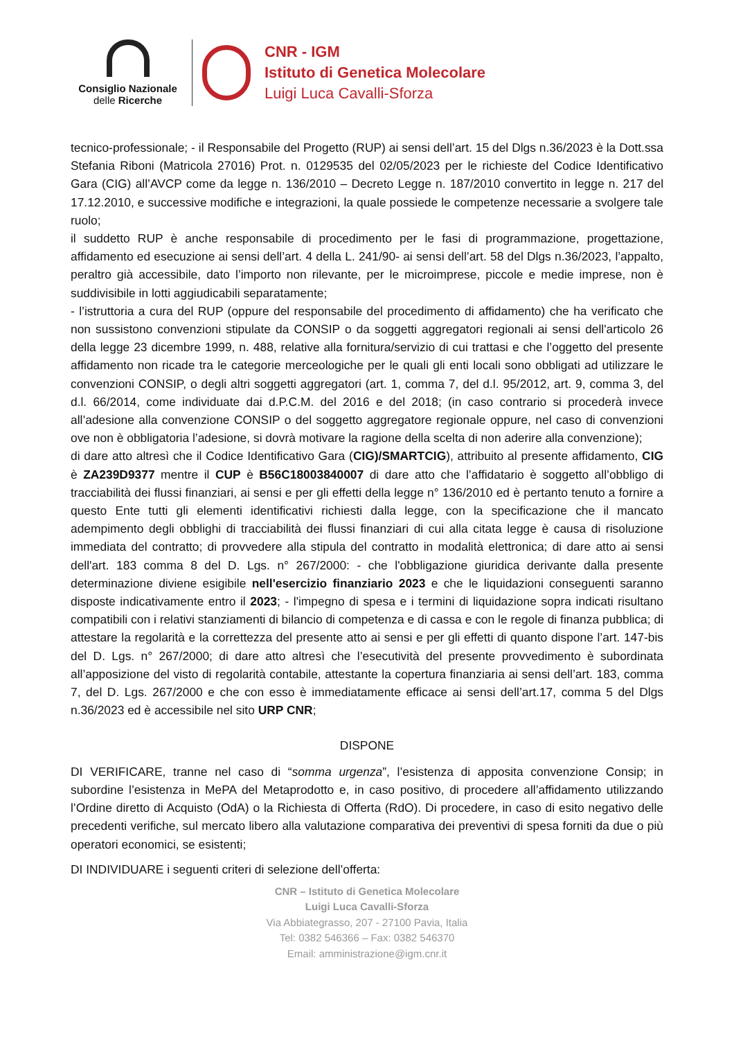Consiglio Nazionale
delle Ricerche
CNR - IGM
Istituto di Genetica Molecolare
Luigi Luca Cavalli-Sforza
tecnico-professionale; - il Responsabile del Progetto (RUP) ai sensi dell’art. 15 del Dlgs n.36/2023 è la Dott.ssa Stefania Riboni (Matricola 27016) Prot. n. 0129535 del 02/05/2023 per le richieste del Codice Identificativo Gara (CIG) all’AVCP come da legge n. 136/2010 – Decreto Legge n. 187/2010 convertito in legge n. 217 del 17.12.2010, e successive modifiche e integrazioni, la quale possiede le competenze necessarie a svolgere tale ruolo;
il suddetto RUP è anche responsabile di procedimento per le fasi di programmazione, progettazione, affidamento ed esecuzione ai sensi dell’art. 4 della L. 241/90- ai sensi dell’art. 58 del Dlgs n.36/2023, l’appalto, peraltro già accessibile, dato l’importo non rilevante, per le microimprese, piccole e medie imprese, non è suddivisibile in lotti aggiudicabili separatamente;
- l’istruttoria a cura del RUP (oppure del responsabile del procedimento di affidamento) che ha verificato che non sussistono convenzioni stipulate da CONSIP o da soggetti aggregatori regionali ai sensi dell'articolo 26 della legge 23 dicembre 1999, n. 488, relative alla fornitura/servizio di cui trattasi e che l’oggetto del presente affidamento non ricade tra le categorie merceologiche per le quali gli enti locali sono obbligati ad utilizzare le convenzioni CONSIP, o degli altri soggetti aggregatori (art. 1, comma 7, del d.l. 95/2012, art. 9, comma 3, del d.l. 66/2014, come individuate dai d.P.C.M. del 2016 e del 2018; (in caso contrario si procederà invece all’adesione alla convenzione CONSIP o del soggetto aggregatore regionale oppure, nel caso di convenzioni ove non è obbligatoria l’adesione, si dovrà motivare la ragione della scelta di non aderire alla convenzione);
di dare atto altresì che il Codice Identificativo Gara (CIG)/SMARTCIG), attribuito al presente affidamento, CIG è ZA239D9377 mentre il CUP è B56C18003840007 di dare atto che l’affidatario è soggetto all’obbligo di tracciabilità dei flussi finanziari, ai sensi e per gli effetti della legge n° 136/2010 ed è pertanto tenuto a fornire a questo Ente tutti gli elementi identificativi richiesti dalla legge, con la specificazione che il mancato adempimento degli obblighi di tracciabilità dei flussi finanziari di cui alla citata legge è causa di risoluzione immediata del contratto; di provvedere alla stipula del contratto in modalità elettronica; di dare atto ai sensi dell'art. 183 comma 8 del D. Lgs. n° 267/2000: - che l'obbligazione giuridica derivante dalla presente determinazione diviene esigibile nell'esercizio finanziario 2023 e che le liquidazioni conseguenti saranno disposte indicativamente entro il 2023; - l'impegno di spesa e i termini di liquidazione sopra indicati risultano compatibili con i relativi stanziamenti di bilancio di competenza e di cassa e con le regole di finanza pubblica; di attestare la regolarità e la correttezza del presente atto ai sensi e per gli effetti di quanto dispone l’art. 147-bis del D. Lgs. n° 267/2000; di dare atto altresì che l’esecutività del presente provvedimento è subordinata all’apposizione del visto di regolarità contabile, attestante la copertura finanziaria ai sensi dell’art. 183, comma 7, del D. Lgs. 267/2000 e che con esso è immediatamente efficace ai sensi dell’art.17, comma 5 del Dlgs n.36/2023 ed è accessibile nel sito URP CNR;
DISPONE
DI VERIFICARE, tranne nel caso di “somma urgenza”, l’esistenza di apposita convenzione Consip; in subordine l’esistenza in MePA del Metaprodotto e, in caso positivo, di procedere all’affidamento utilizzando l’Ordine diretto di Acquisto (OdA) o la Richiesta di Offerta (RdO). Di procedere, in caso di esito negativo delle precedenti verifiche, sul mercato libero alla valutazione comparativa dei preventivi di spesa forniti da due o più operatori economici, se esistenti;
DI INDIVIDUARE i seguenti criteri di selezione dell’offerta:
CNR – Istituto di Genetica Molecolare
Luigi Luca Cavalli-Sforza
Via Abbiategrasso, 207 - 27100 Pavia, Italia
Tel: 0382 546366 – Fax: 0382 546370
Email: amministrazione@igm.cnr.it